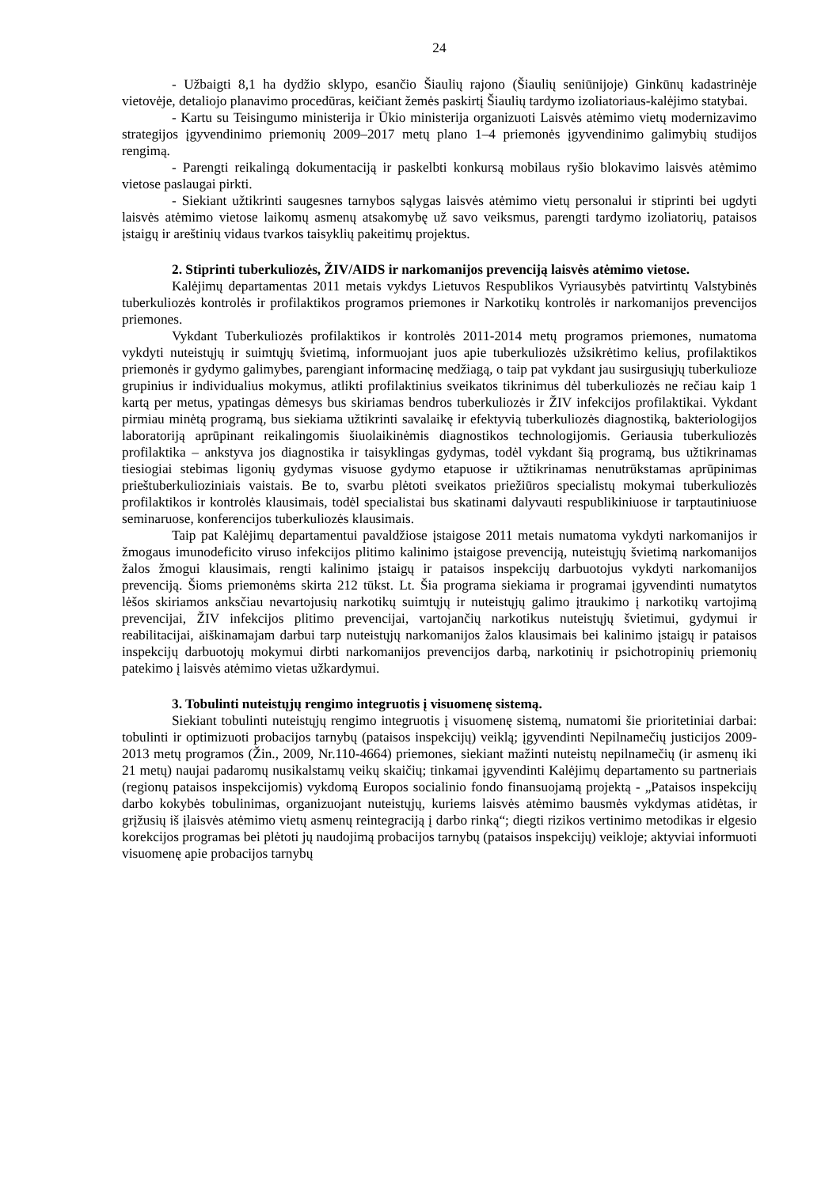24
- Užbaigti 8,1 ha dydžio sklypo, esančio Šiaulių rajono (Šiaulių seniūnijoje) Ginkūnų kadastrinėje vietovėje, detaliojo planavimo procedūras, keičiant žemės paskirtį Šiaulių tardymo izoliatoriaus-kalėjimo statybai.
- Kartu su Teisingumo ministerija ir Ūkio ministerija organizuoti Laisvės atėmimo vietų modernizavimo strategijos įgyvendinimo priemonių 2009–2017 metų plano 1–4 priemonės įgyvendinimo galimybių studijos rengimą.
- Parengti reikalingą dokumentaciją ir paskelbti konkursą mobilaus ryšio blokavimo laisvės atėmimo vietose paslaugai pirkti.
- Siekiant užtikrinti saugesnes tarnybos sąlygas laisvės atėmimo vietų personalui ir stiprinti bei ugdyti laisvės atėmimo vietose laikomų asmenų atsakomybę už savo veiksmus, parengti tardymo izoliatorių, pataisos įstaigų ir areštinių vidaus tvarkos taisyklių pakeitimų projektus.
2. Stiprinti tuberkuliozės, ŽIV/AIDS ir narkomanijos prevenciją laisvės atėmimo vietose.
Kalėjimų departamentas 2011 metais vykdys Lietuvos Respublikos Vyriausybės patvirtintų Valstybinės tuberkuliozės kontrolės ir profilaktikos programos priemones ir Narkotikų kontrolės ir narkomanijos prevencijos priemones.
Vykdant Tuberkuliozės profilaktikos ir kontrolės 2011-2014 metų programos priemones, numatoma vykdyti nuteistųjų ir suimtųjų švietimą, informuojant juos apie tuberkuliozės užsikrėtimo kelius, profilaktikos priemonės ir gydymo galimybes, parengiant informacinę medžiagą, o taip pat vykdant jau susirgusiųjų tuberkulioze grupinius ir individualius mokymus, atlikti profilaktinius sveikatos tikrinimus dėl tuberkuliozės ne rečiau kaip 1 kartą per metus, ypatingas dėmesys bus skiriamas bendros tuberkuliozės ir ŽIV infekcijos profilaktikai. Vykdant pirmiau minėtą programą, bus siekiama užtikrinti savalaikę ir efektyvią tuberkuliozės diagnostiką, bakteriologijos laboratoriją aprūpinant reikalingomis šiuolaikinėmis diagnostikos technologijomis. Geriausia tuberkuliozės profilaktika – ankstyva jos diagnostika ir taisyklingas gydymas, todėl vykdant šią programą, bus užtikrinamas tiesiogiai stebimas ligonių gydymas visuose gydymo etapuose ir užtikrinamas nenutrūkstamas aprūpinimas prieštuberkulioziniais vaistais. Be to, svarbu plėtoti sveikatos priežiūros specialistų mokymai tuberkuliozės profilaktikos ir kontrolės klausimais, todėl specialistai bus skatinami dalyvauti respublikiniuose ir tarptautiniuose seminaruose, konferencijos tuberkuliozės klausimais.
Taip pat Kalėjimų departamentui pavaldžiose įstaigose 2011 metais numatoma vykdyti narkomanijos ir žmogaus imunodeficito viruso infekcijos plitimo kalinimo įstaigose prevenciją, nuteistųjų švietimą narkomanijos žalos žmogui klausimais, rengti kalinimo įstaigų ir pataisos inspekcijų darbuotojus vykdyti narkomanijos prevenciją. Šioms priemonėms skirta 212 tūkst. Lt. Šia programa siekiama ir programai įgyvendinti numatytos lėšos skiriamos anksčiau nevartojusių narkotikų suimtųjų ir nuteistųjų galimo įtraukimo į narkotikų vartojimą prevencijai, ŽIV infekcijos plitimo prevencijai, vartojančių narkotikus nuteistųjų švietimui, gydymui ir reabilitacijai, aiškinamajam darbui tarp nuteistųjų narkomanijos žalos klausimais bei kalinimo įstaigų ir pataisos inspekcijų darbuotojų mokymui dirbti narkomanijos prevencijos darbą, narkotinių ir psichotropinių priemonių patekimo į laisvės atėmimo vietas užkardymui.
3. Tobulinti nuteistųjų rengimo integruotis į visuomenę sistemą.
Siekiant tobulinti nuteistųjų rengimo integruotis į visuomenę sistemą, numatomi šie prioritetiniai darbai: tobulinti ir optimizuoti probacijos tarnybų (pataisos inspekcijų) veiklą; įgyvendinti Nepilnamečių justicijos 2009-2013 metų programos (Žin., 2009, Nr.110-4664) priemones, siekiant mažinti nuteistų nepilnamečių (ir asmenų iki 21 metų) naujai padaromų nusikalstamų veikų skaičių; tinkamai įgyvendinti Kalėjimų departamento su partneriais (regionų pataisos inspekcijomis) vykdomą Europos socialinio fondo finansuojamą projektą - „Pataisos inspekcijų darbo kokybės tobulinimas, organizuojant nuteistųjų, kuriems laisvės atėmimo bausmės vykdymas atidėtas, ir grįžusių iš įlaisvės atėmimo vietų asmenų reintegraciją į darbo rinką“; diegti rizikos vertinimo metodikas ir elgesio korekcijos programas bei plėtoti jų naudojimą probacijos tarnybų (pataisos inspekcijų) veikloje; aktyviai informuoti visuomenę apie probacijos tarnybų